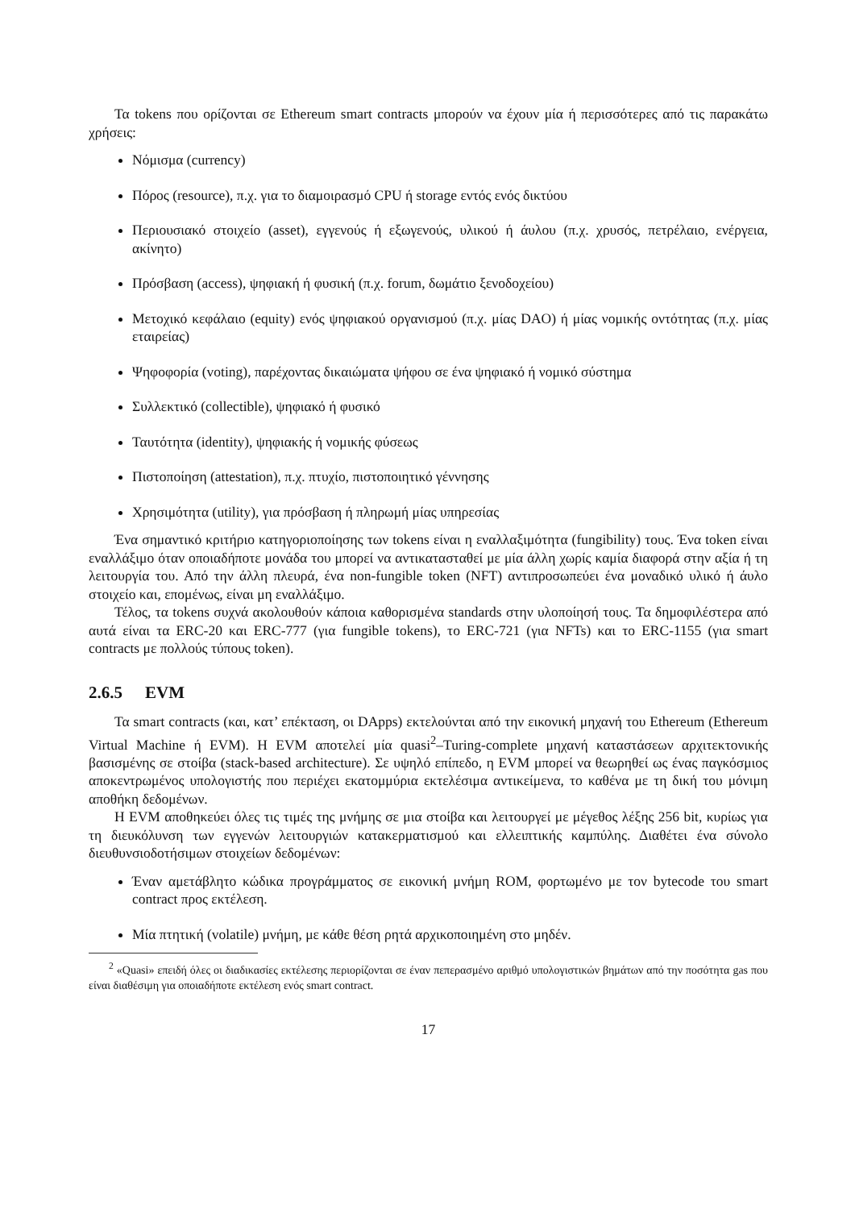Τα tokens που ορίζονται σε Ethereum smart contracts μπορούν να έχουν μία ή περισσότερες από τις παρακάτω χρήσεις:
Νόμισμα (currency)
Πόρος (resource), π.χ. για το διαμοιρασμό CPU ή storage εντός ενός δικτύου
Περιουσιακό στοιχείο (asset), εγγενούς ή εξωγενούς, υλικού ή άυλου (π.χ. χρυσός, πετρέλαιο, ενέργεια, ακίνητο)
Πρόσβαση (access), ψηφιακή ή φυσική (π.χ. forum, δωμάτιο ξενοδοχείου)
Μετοχικό κεφάλαιο (equity) ενός ψηφιακού οργανισμού (π.χ. μίας DAO) ή μίας νομικής οντότητας (π.χ. μίας εταιρείας)
Ψηφοφορία (voting), παρέχοντας δικαιώματα ψήφου σε ένα ψηφιακό ή νομικό σύστημα
Συλλεκτικό (collectible), ψηφιακό ή φυσικό
Ταυτότητα (identity), ψηφιακής ή νομικής φύσεως
Πιστοποίηση (attestation), π.χ. πτυχίο, πιστοποιητικό γέννησης
Χρησιμότητα (utility), για πρόσβαση ή πληρωμή μίας υπηρεσίας
Ένα σημαντικό κριτήριο κατηγοριοποίησης των tokens είναι η εναλλαξιμότητα (fungibility) τους. Ένα token είναι εναλλάξιμο όταν οποιαδήποτε μονάδα του μπορεί να αντικατασταθεί με μία άλλη χωρίς καμία διαφορά στην αξία ή τη λειτουργία του. Από την άλλη πλευρά, ένα non-fungible token (NFT) αντιπροσωπεύει ένα μοναδικό υλικό ή άυλο στοιχείο και, επομένως, είναι μη εναλλάξιμο.
Τέλος, τα tokens συχνά ακολουθούν κάποια καθορισμένα standards στην υλοποίησή τους. Τα δημοφιλέστερα από αυτά είναι τα ERC-20 και ERC-777 (για fungible tokens), το ERC-721 (για NFTs) και το ERC-1155 (για smart contracts με πολλούς τύπους token).
2.6.5 EVM
Τα smart contracts (και, κατ’ επέκταση, οι DApps) εκτελούνται από την εικονική μηχανή του Ethereum (Ethereum Virtual Machine ή EVM). Η EVM αποτελεί μία quasi<sup>2</sup>–Turing-complete μηχανή καταστάσεων αρχιτεκτονικής βασισμένης σε στοίβα (stack-based architecture). Σε υψηλό επίπεδο, η EVM μπορεί να θεωρηθεί ως ένας παγκόσμιος αποκεντρωμένος υπολογιστής που περιέχει εκατομμύρια εκτελέσιμα αντικείμενα, το καθένα με τη δική του μόνιμη αποθήκη δεδομένων.
Η EVM αποθηκεύει όλες τις τιμές της μνήμης σε μια στοίβα και λειτουργεί με μέγεθος λέξης 256 bit, κυρίως για τη διευκόλυνση των εγγενών λειτουργιών κατακερματισμού και ελλειπτικής καμπύλης. Διαθέτει ένα σύνολο διευθυνσιοδοτήσιμων στοιχείων δεδομένων:
Έναν αμετάβλητο κώδικα προγράμματος σε εικονική μνήμη ROM, φορτωμένο με τον bytecode του smart contract προς εκτέλεση.
Μία πτητική (volatile) μνήμη, με κάθε θέση ρητά αρχικοποιημένη στο μηδέν.
<sup>2</sup> «Quasi» επειδή όλες οι διαδικασίες εκτέλεσης περιορίζονται σε έναν πεπερασμένο αριθμό υπολογιστικών βημάτων από την ποσότητα gas που είναι διαθέσιμη για οποιαδήποτε εκτέλεση ενός smart contract.
17